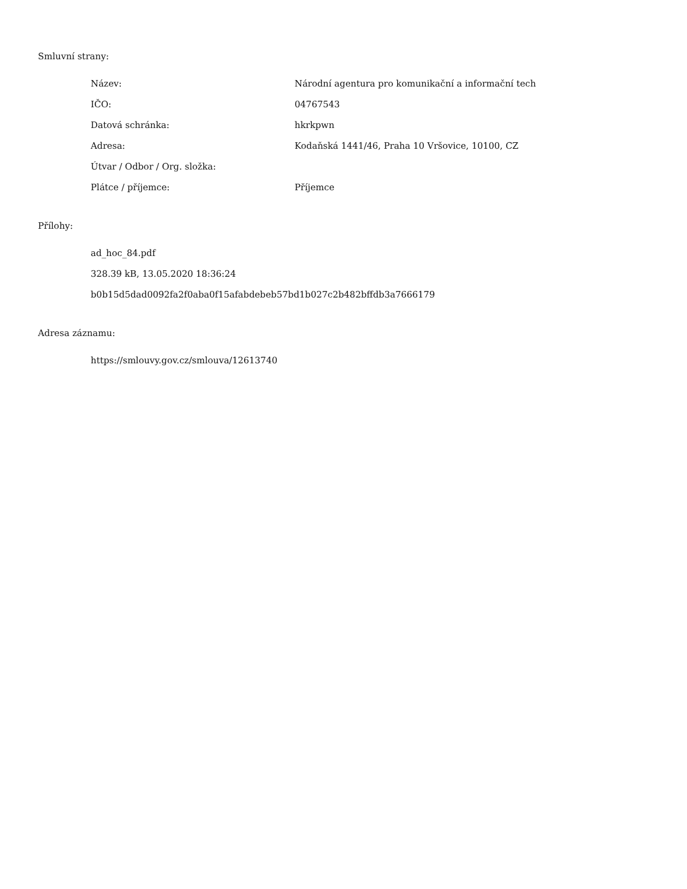Smluvní strany:
| Název: | Národní agentura pro komunikační a informační tech |
| IČO: | 04767543 |
| Datová schránka: | hkrkpwn |
| Adresa: | Kodaňská 1441/46, Praha 10 Vršovice, 10100, CZ |
| Útvar / Odbor / Org. složka: | |
| Plátce / příjemce: | Příjemce |
Přílohy:
ad_hoc_84.pdf
328.39 kB, 13.05.2020 18:36:24
b0b15d5dad0092fa2f0aba0f15afabdebeb57bd1b027c2b482bffdb3a7666179
Adresa záznamu:
https://smlouvy.gov.cz/smlouva/12613740